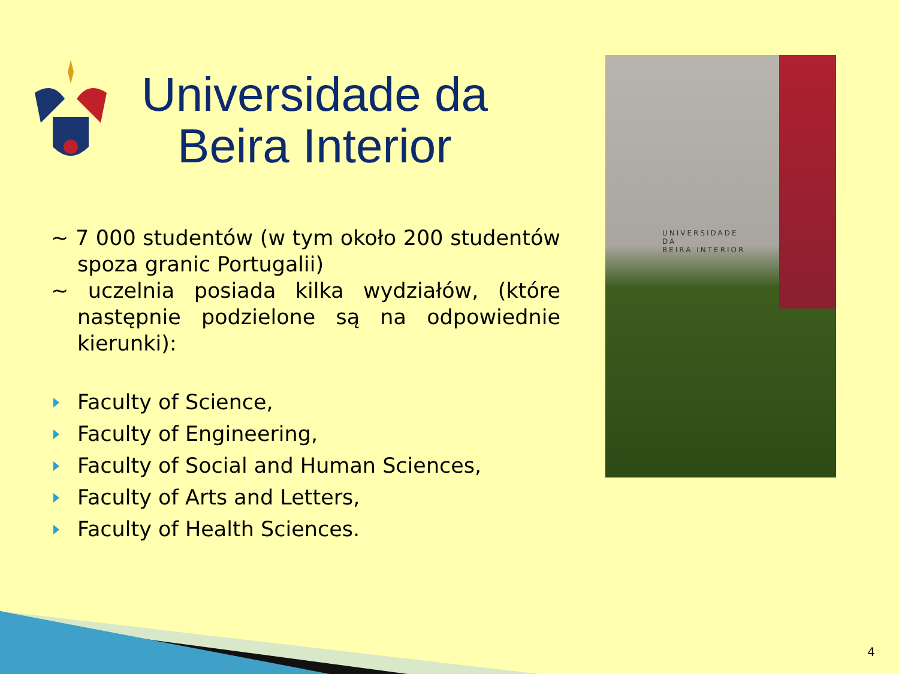Universidade da
Beira Interior
UNIVERSIDADE
DA
BEIRA INTERIOR
~ 7 000 studentów (w tym około 200 studentów spoza granic Portugalii)
~ uczelnia posiada kilka wydziałów, (które następnie podzielone są na odpowiednie kierunki):
Faculty of Science,
Faculty of Engineering,
Faculty of Social and Human Sciences,
Faculty of Arts and Letters,
Faculty of Health Sciences.
4